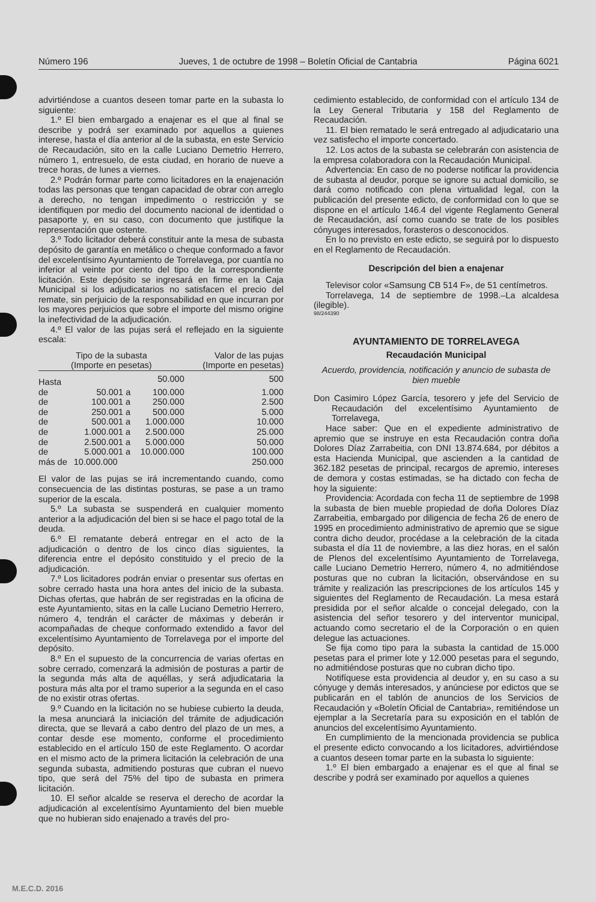Número 196 Jueves, 1 de octubre de 1998 – Boletín Oficial de Cantabria Página 6021
advirtiéndose a cuantos deseen tomar parte en la subasta lo siguiente:
1.º El bien embargado a enajenar es el que al final se describe y podrá ser examinado por aquellos a quienes interese, hasta el día anterior al de la subasta, en este Servicio de Recaudación, sito en la calle Luciano Demetrio Herrero, número 1, entresuelo, de esta ciudad, en horario de nueve a trece horas, de lunes a viernes.
2.º Podrán formar parte como licitadores en la enajenación todas las personas que tengan capacidad de obrar con arreglo a derecho, no tengan impedimento o restricción y se identifiquen por medio del documento nacional de identidad o pasaporte y, en su caso, con documento que justifique la representación que ostente.
3.º Todo licitador deberá constituir ante la mesa de subasta depósito de garantía en metálico o cheque conformado a favor del excelentísimo Ayuntamiento de Torrelavega, por cuantía no inferior al veinte por ciento del tipo de la correspondiente licitación. Este depósito se ingresará en firme en la Caja Municipal si los adjudicatarios no satisfacen el precio del remate, sin perjuicio de la responsabilidad en que incurran por los mayores perjuicios que sobre el importe del mismo origine la inefectividad de la adjudicación.
4.º El valor de las pujas será el reflejado en la siguiente escala:
| Tipo de la subasta (Importe en pesetas) | | | Valor de las pujas (Importe en pesetas) |
| --- | --- | --- | --- |
| Hasta | | 50.000 | 500 |
| de | 50.001 a | 100.000 | 1.000 |
| de | 100.001 a | 250.000 | 2.500 |
| de | 250.001 a | 500.000 | 5.000 |
| de | 500.001 a | 1.000.000 | 10.000 |
| de | 1.000.001 a | 2.500.000 | 25.000 |
| de | 2.500.001 a | 5.000.000 | 50.000 |
| de | 5.000.001 a | 10.000.000 | 100.000 |
| más de | 10.000.000 | | 250.000 |
El valor de las pujas se irá incrementando cuando, como consecuencia de las distintas posturas, se pase a un tramo superior de la escala.
5.º La subasta se suspenderá en cualquier momento anterior a la adjudicación del bien si se hace el pago total de la deuda.
6.º El rematante deberá entregar en el acto de la adjudicación o dentro de los cinco días siguientes, la diferencia entre el depósito constituido y el precio de la adjudicación.
7.º Los licitadores podrán enviar o presentar sus ofertas en sobre cerrado hasta una hora antes del inicio de la subasta. Dichas ofertas, que habrán de ser registradas en la oficina de este Ayuntamiento, sitas en la calle Luciano Demetrio Herrero, número 4, tendrán el carácter de máximas y deberán ir acompañadas de cheque conformado extendido a favor del excelentísimo Ayuntamiento de Torrelavega por el importe del depósito.
8.º En el supuesto de la concurrencia de varias ofertas en sobre cerrado, comenzará la admisión de posturas a partir de la segunda más alta de aquéllas, y será adjudicataria la postura más alta por el tramo superior a la segunda en el caso de no existir otras ofertas.
9.º Cuando en la licitación no se hubiese cubierto la deuda, la mesa anunciará la iniciación del trámite de adjudicación directa, que se llevará a cabo dentro del plazo de un mes, a contar desde ese momento, conforme el procedimiento establecido en el artículo 150 de este Reglamento. O acordar en el mismo acto de la primera licitación la celebración de una segunda subasta, admitiendo posturas que cubran el nuevo tipo, que será del 75% del tipo de subasta en primera licitación.
10. El señor alcalde se reserva el derecho de acordar la adjudicación al excelentísimo Ayuntamiento del bien mueble que no hubieran sido enajenado a través del pro-
cedimiento establecido, de conformidad con el artículo 134 de la Ley General Tributaria y 158 del Reglamento de Recaudación.
11. El bien rematado le será entregado al adjudicatario una vez satisfecho el importe concertado.
12. Los actos de la subasta se celebrarán con asistencia de la empresa colaboradora con la Recaudación Municipal.
Advertencia: En caso de no poderse notificar la providencia de subasta al deudor, porque se ignore su actual domicilio, se dará como notificado con plena virtualidad legal, con la publicación del presente edicto, de conformidad con lo que se dispone en el artículo 146.4 del vigente Reglamento General de Recaudación, así como cuando se trate de los posibles cónyuges interesados, forasteros o desconocidos.
En lo no previsto en este edicto, se seguirá por lo dispuesto en el Reglamento de Recaudación.
Descripción del bien a enajenar
Televisor color «Samsung CB 514 F», de 51 centímetros.
Torrelavega, 14 de septiembre de 1998.–La alcaldesa (ilegible).
98/244390
AYUNTAMIENTO DE TORRELAVEGA
Recaudación Municipal
Acuerdo, providencia, notificación y anuncio de subasta de bien mueble
Don Casimiro López García, tesorero y jefe del Servicio de Recaudación del excelentísimo Ayuntamiento de Torrelavega,
Hace saber: Que en el expediente administrativo de apremio que se instruye en esta Recaudación contra doña Dolores Díaz Zarrabeitia, con DNI 13.874.684, por débitos a esta Hacienda Municipal, que ascienden a la cantidad de 362.182 pesetas de principal, recargos de apremio, intereses de demora y costas estimadas, se ha dictado con fecha de hoy la siguiente:
Providencia: Acordada con fecha 11 de septiembre de 1998 la subasta de bien mueble propiedad de doña Dolores Díaz Zarrabeitia, embargado por diligencia de fecha 26 de enero de 1995 en procedimiento administrativo de apremio que se sigue contra dicho deudor, procédase a la celebración de la citada subasta el día 11 de noviembre, a las diez horas, en el salón de Plenos del excelentísimo Ayuntamiento de Torrelavega, calle Luciano Demetrio Herrero, número 4, no admitiéndose posturas que no cubran la licitación, observándose en su trámite y realización las prescripciones de los artículos 145 y siguientes del Reglamento de Recaudación. La mesa estará presidida por el señor alcalde o concejal delegado, con la asistencia del señor tesorero y del interventor municipal, actuando como secretario el de la Corporación o en quien delegue las actuaciones.
Se fija como tipo para la subasta la cantidad de 15.000 pesetas para el primer lote y 12.000 pesetas para el segundo, no admitiéndose posturas que no cubran dicho tipo.
Notifíquese esta providencia al deudor y, en su caso a su cónyuge y demás interesados, y anúnciese por edictos que se publicarán en el tablón de anuncios de los Servicios de Recaudación y «Boletín Oficial de Cantabria», remitiéndose un ejemplar a la Secretaría para su exposición en el tablón de anuncios del excelentísimo Ayuntamiento.
En cumplimiento de la mencionada providencia se publica el presente edicto convocando a los licitadores, advirtiéndose a cuantos deseen tomar parte en la subasta lo siguiente:
1.º El bien embargado a enajenar es el que al final se describe y podrá ser examinado por aquellos a quienes
M.E.C.D. 2016